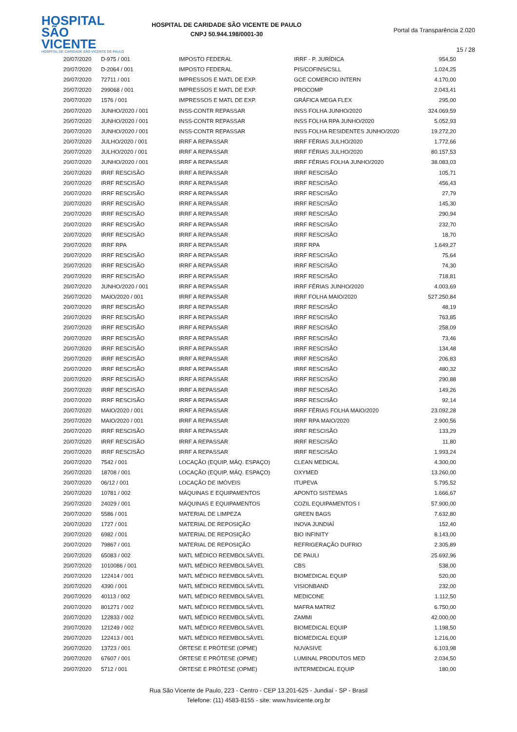HOSPITAL
SÃO VICENTE
HOSPITAL DE CARIDADE SÃO VICENTE DE PAULO
HOSPITAL DE CARIDADE SÃO VICENTE DE PAULO
CNPJ 50.944.198/0001-30
Portal da Transparência 2.020
15 / 28
| 20/07/2020 | D-975 / 001 | IMPOSTO FEDERAL | IRRF - P. JURÍDICA | 954,50 |
| 20/07/2020 | D-2064 / 001 | IMPOSTO FEDERAL | PIS/COFINS/CSLL | 1.024,25 |
| 20/07/2020 | 72711 / 001 | IMPRESSOS E MATL DE EXP. | GCE COMERCIO INTERN | 4.170,00 |
| 20/07/2020 | 299068 / 001 | IMPRESSOS E MATL DE EXP. | PROCOMP | 2.043,41 |
| 20/07/2020 | 1576 / 001 | IMPRESSOS E MATL DE EXP. | GRÁFICA MEGA FLEX | 295,00 |
| 20/07/2020 | JUNHO/2020 / 001 | INSS-CONTR REPASSAR | INSS FOLHA JUNHO/2020 | 324.069,59 |
| 20/07/2020 | JUNHO/2020 / 001 | INSS-CONTR REPASSAR | INSS FOLHA RPA JUNHO/2020 | 5.052,93 |
| 20/07/2020 | JUNHO/2020 / 001 | INSS-CONTR REPASSAR | INSS FOLHA RESIDENTES JUNHO/2020 | 19.272,20 |
| 20/07/2020 | JULHO/2020 / 001 | IRRF A REPASSAR | IRRF FÉRIAS JULHO/2020 | 1.772,66 |
| 20/07/2020 | JULHO/2020 / 001 | IRRF A REPASSAR | IRRF FÉRIAS JULHO/2020 | 80.157,53 |
| 20/07/2020 | JUNHO/2020 / 001 | IRRF A REPASSAR | IRRF FÉRIAS FOLHA JUNHO/2020 | 38.083,03 |
| 20/07/2020 | IRRF RESCISÃO | IRRF A REPASSAR | IRRF RESCISÃO | 105,71 |
| 20/07/2020 | IRRF RESCISÃO | IRRF A REPASSAR | IRRF RESCISÃO | 456,43 |
| 20/07/2020 | IRRF RESCISÃO | IRRF A REPASSAR | IRRF RESCISÃO | 27,79 |
| 20/07/2020 | IRRF RESCISÃO | IRRF A REPASSAR | IRRF RESCISÃO | 145,30 |
| 20/07/2020 | IRRF RESCISÃO | IRRF A REPASSAR | IRRF RESCISÃO | 290,94 |
| 20/07/2020 | IRRF RESCISÃO | IRRF A REPASSAR | IRRF RESCISÃO | 232,70 |
| 20/07/2020 | IRRF RESCISÃO | IRRF A REPASSAR | IRRF RESCISÃO | 18,70 |
| 20/07/2020 | IRRF RPA | IRRF A REPASSAR | IRRF RPA | 1.649,27 |
| 20/07/2020 | IRRF RESCISÃO | IRRF A REPASSAR | IRRF RESCISÃO | 75,64 |
| 20/07/2020 | IRRF RESCISÃO | IRRF A REPASSAR | IRRF RESCISÃO | 74,30 |
| 20/07/2020 | IRRF RESCISÃO | IRRF A REPASSAR | IRRF RESCISÃO | 718,81 |
| 20/07/2020 | JUNHO/2020 / 001 | IRRF A REPASSAR | IRRF FÉRIAS JUNHO/2020 | 4.003,69 |
| 20/07/2020 | MAIO/2020 / 001 | IRRF A REPASSAR | IRRF FOLHA MAIO/2020 | 527.250,84 |
| 20/07/2020 | IRRF RESCISÃO | IRRF A REPASSAR | IRRF RESCISÃO | 48,19 |
| 20/07/2020 | IRRF RESCISÃO | IRRF A REPASSAR | IRRF RESCISÃO | 763,85 |
| 20/07/2020 | IRRF RESCISÃO | IRRF A REPASSAR | IRRF RESCISÃO | 258,09 |
| 20/07/2020 | IRRF RESCISÃO | IRRF A REPASSAR | IRRF RESCISÃO | 73,46 |
| 20/07/2020 | IRRF RESCISÃO | IRRF A REPASSAR | IRRF RESCISÃO | 134,48 |
| 20/07/2020 | IRRF RESCISÃO | IRRF A REPASSAR | IRRF RESCISÃO | 206,83 |
| 20/07/2020 | IRRF RESCISÃO | IRRF A REPASSAR | IRRF RESCISÃO | 480,32 |
| 20/07/2020 | IRRF RESCISÃO | IRRF A REPASSAR | IRRF RESCISÃO | 290,88 |
| 20/07/2020 | IRRF RESCISÃO | IRRF A REPASSAR | IRRF RESCISÃO | 149,26 |
| 20/07/2020 | IRRF RESCISÃO | IRRF A REPASSAR | IRRF RESCISÃO | 92,14 |
| 20/07/2020 | MAIO/2020 / 001 | IRRF A REPASSAR | IRRF FÉRIAS FOLHA MAIO/2020 | 23.092,28 |
| 20/07/2020 | MAIO/2020 / 001 | IRRF A REPASSAR | IRRF RPA MAIO/2020 | 2.900,56 |
| 20/07/2020 | IRRF RESCISÃO | IRRF A REPASSAR | IRRF RESCISÃO | 133,29 |
| 20/07/2020 | IRRF RESCISÃO | IRRF A REPASSAR | IRRF RESCISÃO | 11,80 |
| 20/07/2020 | IRRF RESCISÃO | IRRF A REPASSAR | IRRF RESCISÃO | 1.993,24 |
| 20/07/2020 | 7542 / 001 | LOCAÇÃO (EQUIP, MÁQ. ESPAÇO) | CLEAN MEDICAL | 4.300,00 |
| 20/07/2020 | 18708 / 001 | LOCAÇÃO (EQUIP, MÁQ. ESPAÇO) | OXYMED | 13.260,00 |
| 20/07/2020 | 06/12 / 001 | LOCAÇÃO DE IMÓVEIS | ITUPEVA | 5.795,52 |
| 20/07/2020 | 10781 / 002 | MÁQUINAS E EQUIPAMENTOS | APONTO SISTEMAS | 1.666,67 |
| 20/07/2020 | 24029 / 001 | MÁQUINAS E EQUIPAMENTOS | COZIL EQUIPAMENTOS I | 57.900,00 |
| 20/07/2020 | 5586 / 001 | MATERIAL DE LIMPEZA | GREEN BAGS | 7.632,80 |
| 20/07/2020 | 1727 / 001 | MATERIAL DE REPOSIÇÃO | INOVA JUNDIAÍ | 152,40 |
| 20/07/2020 | 6982 / 001 | MATERIAL DE REPOSIÇÃO | BIO INFINITY | 8.143,00 |
| 20/07/2020 | 79867 / 001 | MATERIAL DE REPOSIÇÃO | REFRIGERAÇÃO DUFRIO | 2.305,89 |
| 20/07/2020 | 65083 / 002 | MATL MÉDICO REEMBOLSÁVEL | DE PAULI | 25.692,96 |
| 20/07/2020 | 1010086 / 001 | MATL MÉDICO REEMBOLSÁVEL | CBS | 538,00 |
| 20/07/2020 | 122414 / 001 | MATL MÉDICO REEMBOLSÁVEL | BIOMEDICAL EQUIP | 520,00 |
| 20/07/2020 | 4390 / 001 | MATL MÉDICO REEMBOLSÁVEL | VISIONBAND | 232,00 |
| 20/07/2020 | 40113 / 002 | MATL MÉDICO REEMBOLSÁVEL | MEDICONE | 1.112,50 |
| 20/07/2020 | 801271 / 002 | MATL MÉDICO REEMBOLSÁVEL | MAFRA MATRIZ | 6.750,00 |
| 20/07/2020 | 122833 / 002 | MATL MÉDICO REEMBOLSÁVEL | ZAMMI | 42.000,00 |
| 20/07/2020 | 121249 / 002 | MATL MÉDICO REEMBOLSÁVEL | BIOMEDICAL EQUIP | 1.198,50 |
| 20/07/2020 | 122413 / 001 | MATL MÉDICO REEMBOLSÁVEL | BIOMEDICAL EQUIP | 1.216,00 |
| 20/07/2020 | 13723 / 001 | ÓRTESE E PRÓTESE (OPME) | NUVASIVE | 6.103,98 |
| 20/07/2020 | 67607 / 001 | ÓRTESE E PRÓTESE (OPME) | LUMINAL PRODUTOS MED | 2.034,50 |
| 20/07/2020 | 5712 / 001 | ÓRTESE E PRÓTESE (OPME) | INTERMEDICAL EQUIP | 180,00 |
Rua São Vicente de Paulo, 223 - Centro - CEP 13.201-625 - Jundiaí - SP - Brasil
Telefone: (11) 4583-8155 - site: www.hsvicente.org.br